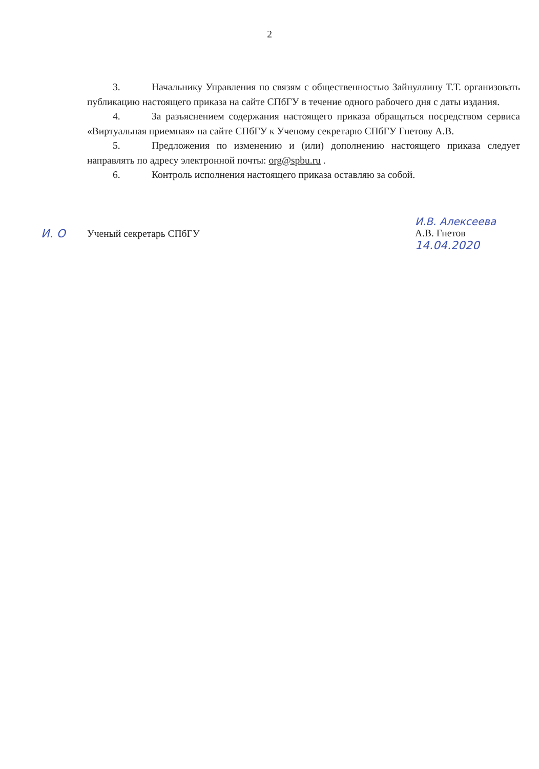2
3. Начальнику Управления по связям с общественностью Зайнуллину Т.Т. организовать публикацию настоящего приказа на сайте СПбГУ в течение одного рабочего дня с даты издания.
4. За разъяснением содержания настоящего приказа обращаться посредством сервиса «Виртуальная приемная» на сайте СПбГУ к Ученому секретарю СПбГУ Гнетову А.В.
5. Предложения по изменению и (или) дополнению настоящего приказа следует направлять по адресу электронной почты: org@spbu.ru .
6. Контроль исполнения настоящего приказа оставляю за собой.
И. О Ученый секретарь СПбГУ И.В. Алексеева
А.В. Гнетов
14.04.2020